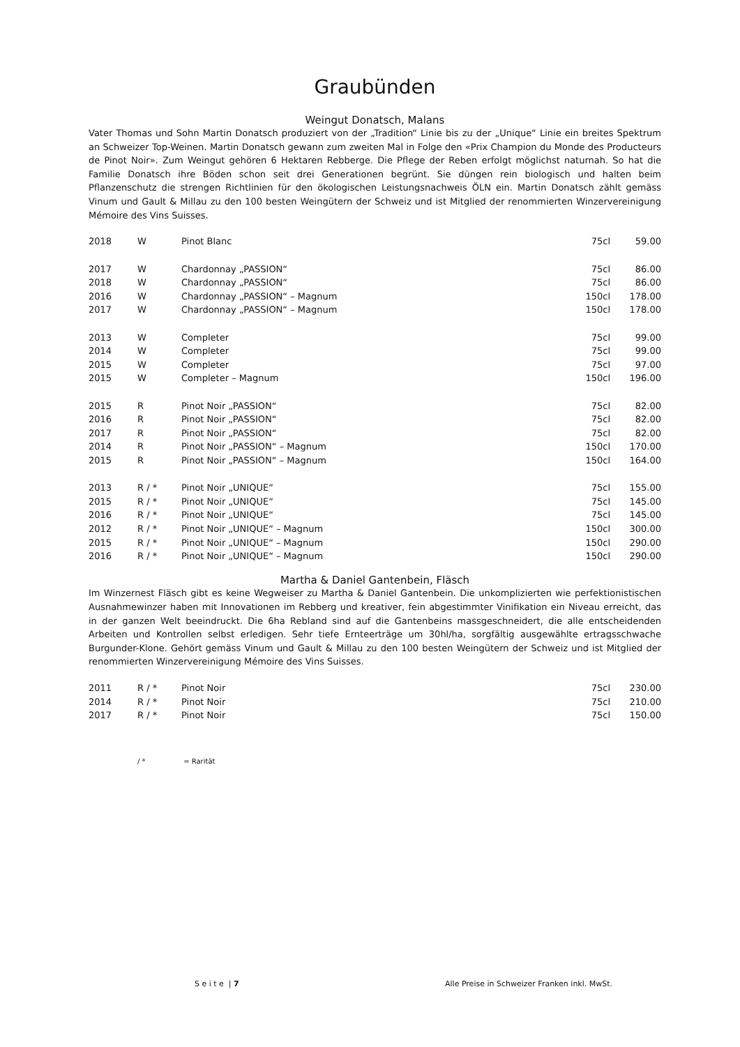Graubünden
Weingut Donatsch, Malans
Vater Thomas und Sohn Martin Donatsch produziert von der „Tradition“ Linie bis zu der „Unique“ Linie ein breites Spektrum an Schweizer Top-Weinen. Martin Donatsch gewann zum zweiten Mal in Folge den «Prix Champion du Monde des Producteurs de Pinot Noir». Zum Weingut gehören 6 Hektaren Rebberge. Die Pflege der Reben erfolgt möglichst naturnah. So hat die Familie Donatsch ihre Böden schon seit drei Generationen begrünt. Sie düngen rein biologisch und halten beim Pflanzenschutz die strengen Richtlinien für den ökologischen Leistungsnachweis ÖLN ein. Martin Donatsch zählt gemäss Vinum und Gault & Millau zu den 100 besten Weingütern der Schweiz und ist Mitglied der renommierten Winzervereinigung Mémoire des Vins Suisses.
| 2018 | W | Pinot Blanc | 75cl | 59.00 |
| 2017 | W | Chardonnay „PASSION“ | 75cl | 86.00 |
| 2018 | W | Chardonnay „PASSION“ | 75cl | 86.00 |
| 2016 | W | Chardonnay „PASSION“ – Magnum | 150cl | 178.00 |
| 2017 | W | Chardonnay „PASSION“ – Magnum | 150cl | 178.00 |
| 2013 | W | Completer | 75cl | 99.00 |
| 2014 | W | Completer | 75cl | 99.00 |
| 2015 | W | Completer | 75cl | 97.00 |
| 2015 | W | Completer – Magnum | 150cl | 196.00 |
| 2015 | R | Pinot Noir „PASSION“ | 75cl | 82.00 |
| 2016 | R | Pinot Noir „PASSION“ | 75cl | 82.00 |
| 2017 | R | Pinot Noir „PASSION“ | 75cl | 82.00 |
| 2014 | R | Pinot Noir „PASSION“ – Magnum | 150cl | 170.00 |
| 2015 | R | Pinot Noir „PASSION“ – Magnum | 150cl | 164.00 |
| 2013 | R / * | Pinot Noir „UNIQUE“ | 75cl | 155.00 |
| 2015 | R / * | Pinot Noir „UNIQUE“ | 75cl | 145.00 |
| 2016 | R / * | Pinot Noir „UNIQUE“ | 75cl | 145.00 |
| 2012 | R / * | Pinot Noir „UNIQUE“ – Magnum | 150cl | 300.00 |
| 2015 | R / * | Pinot Noir „UNIQUE“ – Magnum | 150cl | 290.00 |
| 2016 | R / * | Pinot Noir „UNIQUE“ – Magnum | 150cl | 290.00 |
Martha & Daniel Gantenbein, Fläsch
Im Winzernest Fläsch gibt es keine Wegweiser zu Martha & Daniel Gantenbein. Die unkomplizierten wie perfektionistischen Ausnahmewinzer haben mit Innovationen im Rebberg und kreativer, fein abgestimmter Vinifikation ein Niveau erreicht, das in der ganzen Welt beeindruckt. Die 6ha Rebland sind auf die Gantenbeins massgeschneidert, die alle entscheidenden Arbeiten und Kontrollen selbst erledigen. Sehr tiefe Ernteerträge um 30hl/ha, sorgfältig ausgewählte ertragsschwache Burgunder-Klone. Gehört gemäss Vinum und Gault & Millau zu den 100 besten Weingütern der Schweiz und ist Mitglied der renommierten Winzervereinigung Mémoire des Vins Suisses.
| 2011 | R / * | Pinot Noir | 75cl | 230.00 |
| 2014 | R / * | Pinot Noir | 75cl | 210.00 |
| 2017 | R / * | Pinot Noir | 75cl | 150.00 |
/ * = Rarität
S e i t e | 7 Alle Preise in Schweizer Franken inkl. MwSt.